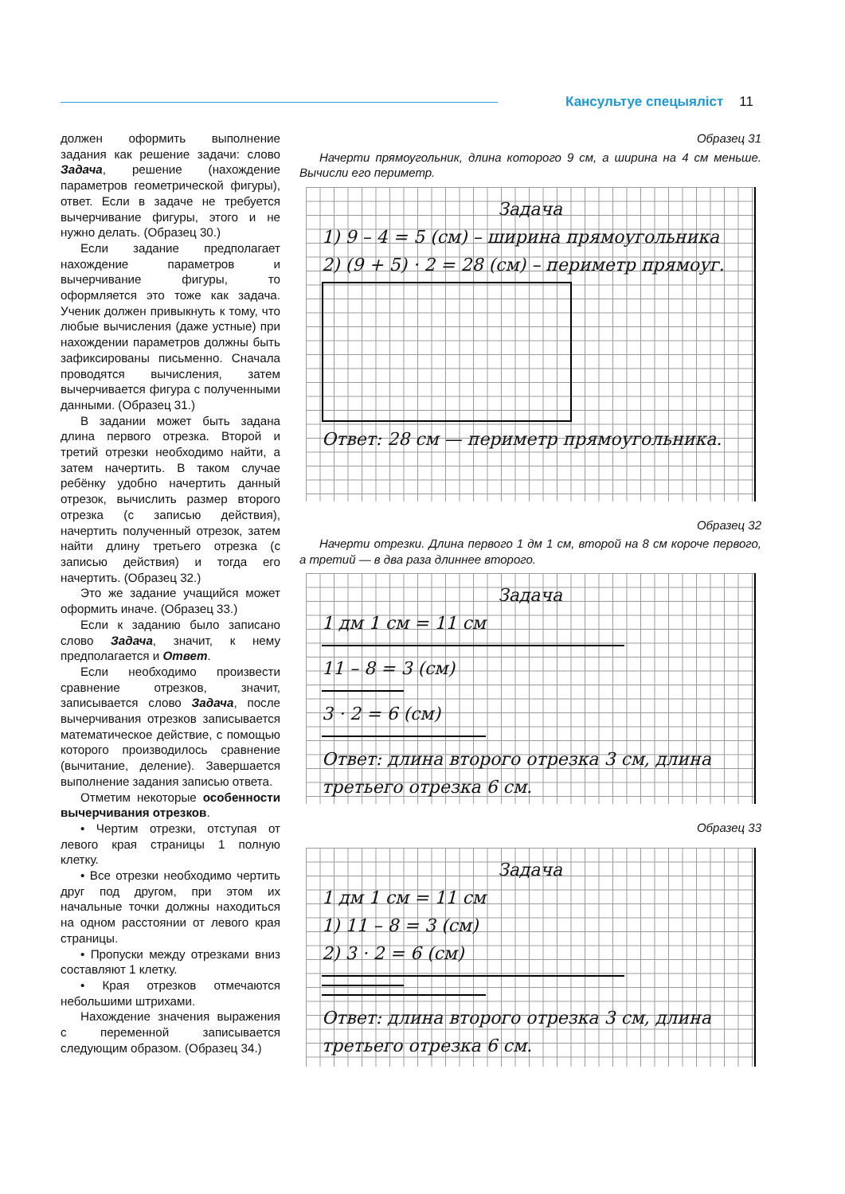Кансультуе спецыяліст 11
должен оформить выполнение задания как решение задачи: слово Задача, решение (нахождение параметров геометрической фигуры), ответ. Если в задаче не требуется вычерчивание фигуры, этого и не нужно делать. (Образец 30.)
Если задание предполагает нахождение параметров и вычерчивание фигуры, то оформляется это тоже как задача. Ученик должен привыкнуть к тому, что любые вычисления (даже устные) при нахождении параметров должны быть зафиксированы письменно. Сначала проводятся вычисления, затем вычерчивается фигура с полученными данными. (Образец 31.)
В задании может быть задана длина первого отрезка. Второй и третий отрезки необходимо найти, а затем начертить. В таком случае ребёнку удобно начертить данный отрезок, вычислить размер второго отрезка (с записью действия), начертить полученный отрезок, затем найти длину третьего отрезка (с записью действия) и тогда его начертить. (Образец 32.)
Это же задание учащийся может оформить иначе. (Образец 33.)
Если к заданию было записано слово Задача, значит, к нему предполагается и Ответ.
Если необходимо произвести сравнение отрезков, значит, записывается слово Задача, после вычерчивания отрезков записывается математическое действие, с помощью которого производилось сравнение (вычитание, деление). Завершается выполнение задания записью ответа.
Отметим некоторые особенности вычерчивания отрезков.
• Чертим отрезки, отступая от левого края страницы 1 полную клетку.
• Все отрезки необходимо чертить друг под другом, при этом их начальные точки должны находиться на одном расстоянии от левого края страницы.
• Пропуски между отрезками вниз составляют 1 клетку.
• Края отрезков отмечаются небольшими штрихами.
Нахождение значения выражения с переменной записывается следующим образом. (Образец 34.)
Образец 31
Начерти прямоугольник, длина которого 9 см, а ширина на 4 см меньше. Вычисли его периметр.
Задача
1) 9 – 4 = 5 (см) – ширина прямоугольника
2) (9 + 5) · 2 = 28 (см) – периметр прямоуг.
Ответ: 28 см — периметр прямоугольника.
Образец 32
Начерти отрезки. Длина первого 1 дм 1 см, второй на 8 см короче первого, а третий — в два раза длиннее второго.
Задача
1 дм 1 см = 11 см
11 – 8 = 3 (см)
3 · 2 = 6 (см)
Ответ: длина второго отрезка 3 см, длина третьего отрезка 6 см.
Образец 33
Задача
1 дм 1 см = 11 см
1) 11 – 8 = 3 (см)
2) 3 · 2 = 6 (см)
Ответ: длина второго отрезка 3 см, длина третьего отрезка 6 см.